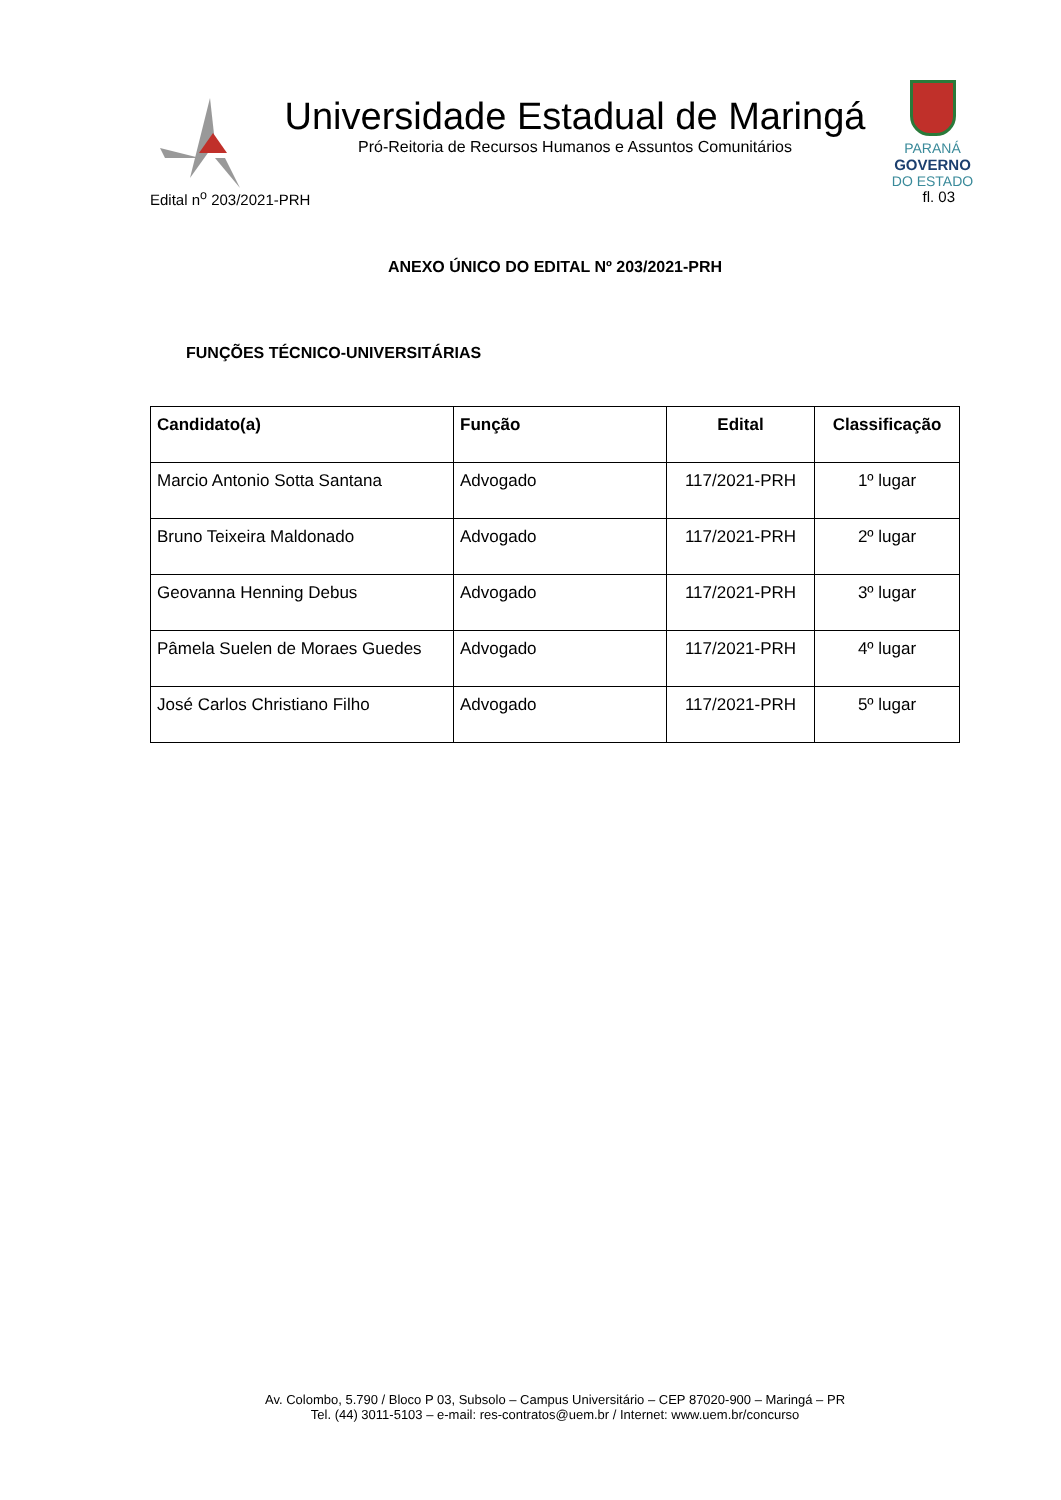Universidade Estadual de Maringá
Pró-Reitoria de Recursos Humanos e Assuntos Comunitários
PARANÁ
GOVERNO
DO ESTADO
Edital n<sup>o</sup> 203/2021-PRH fl. 03
ANEXO ÚNICO DO EDITAL Nº 203/2021-PRH
FUNÇÕES TÉCNICO-UNIVERSITÁRIAS
| Candidato(a) | Função | Edital | Classificação |
| --- | --- | --- | --- |
| Marcio Antonio Sotta Santana | Advogado | 117/2021-PRH | 1º lugar |
| Bruno Teixeira Maldonado | Advogado | 117/2021-PRH | 2º lugar |
| Geovanna Henning Debus | Advogado | 117/2021-PRH | 3º lugar |
| Pâmela Suelen de Moraes Guedes | Advogado | 117/2021-PRH | 4º lugar |
| José Carlos Christiano Filho | Advogado | 117/2021-PRH | 5º lugar |
Av. Colombo, 5.790 / Bloco P 03, Subsolo – Campus Universitário – CEP 87020-900 – Maringá – PR
Tel. (44) 3011-5103 – e-mail: res-contratos@uem.br / Internet: www.uem.br/concurso